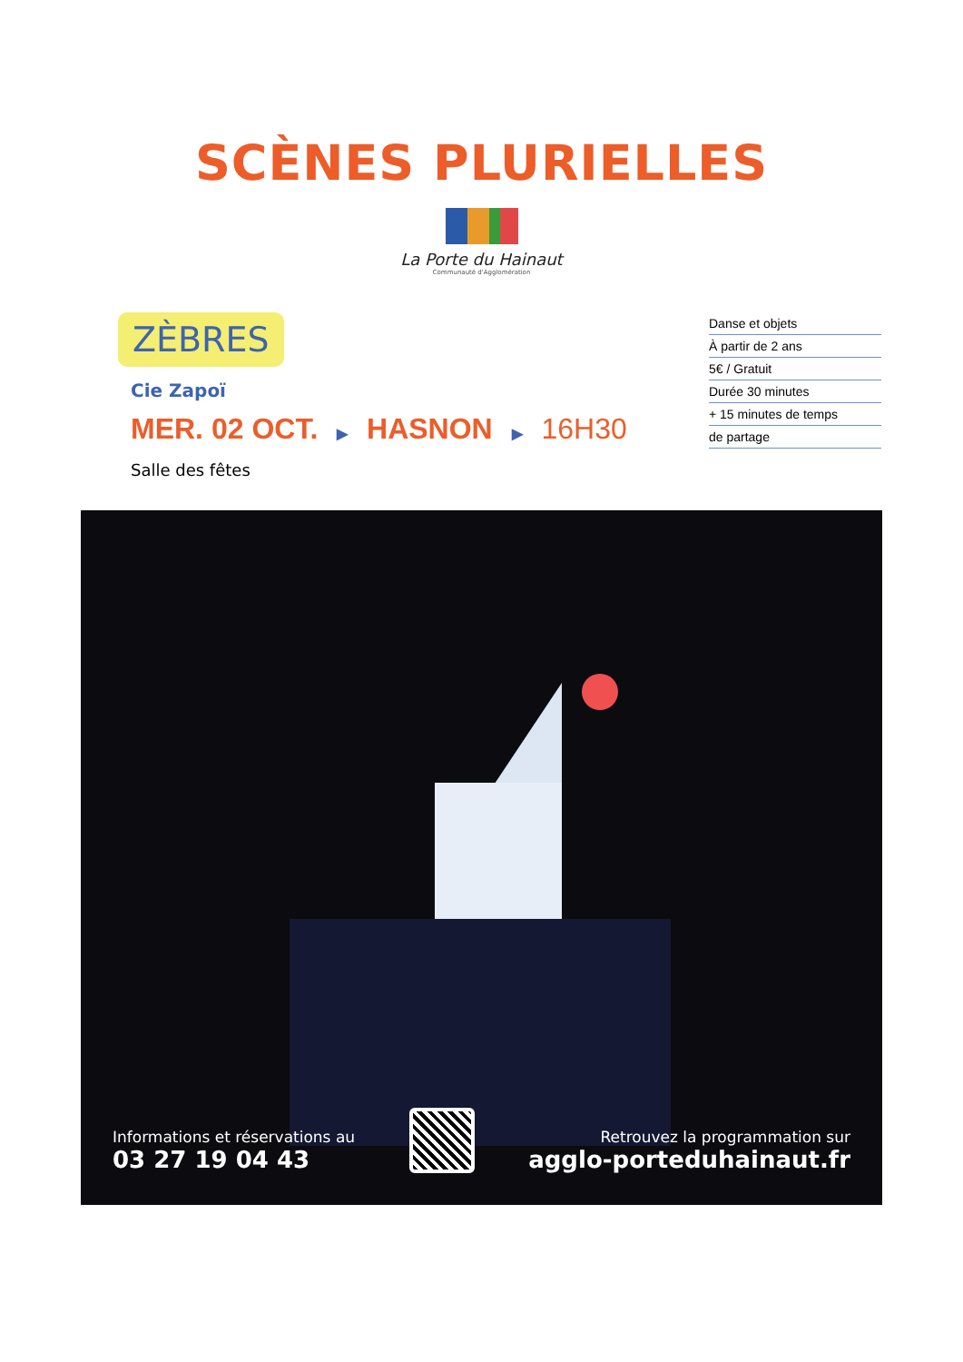SCÈNES PLURIELLES
La Porte du Hainaut
Communauté d'Agglomération
ZÈBRES
Cie Zapoï
MER. 02 OCT. ▶ HASNON ▶ 16H30
Salle des fêtes
Danse et objets
À partir de 2 ans
5€ / Gratuit
Durée 30 minutes
+ 15 minutes de temps
de partage
Informations et réservations au
03 27 19 04 43
Retrouvez la programmation sur
agglo-porteduhainaut.fr